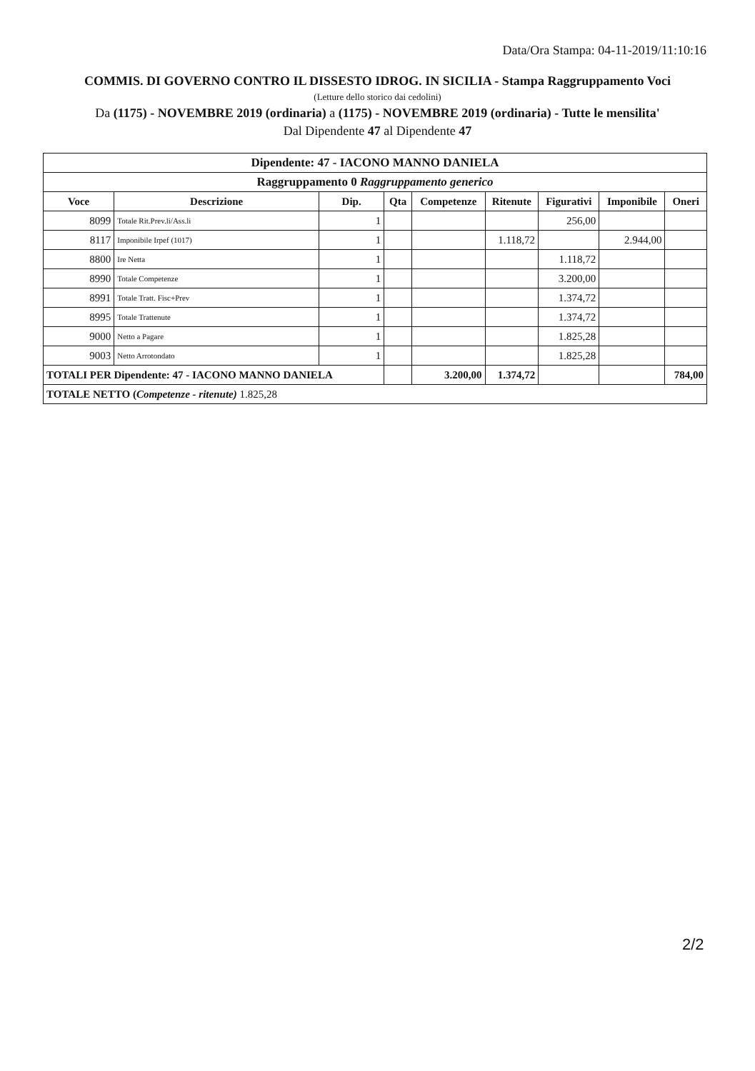Data/Ora Stampa: 04-11-2019/11:10:16
COMMIS. DI GOVERNO CONTRO IL DISSESTO IDROG. IN SICILIA - Stampa Raggruppamento Voci
(Letture dello storico dai cedolini)
Da (1175) - NOVEMBRE 2019 (ordinaria) a (1175) - NOVEMBRE 2019 (ordinaria) - Tutte le mensilita'
Dal Dipendente 47 al Dipendente 47
| Dipendente: 47 - IACONO MANNO DANIELA | | | | | | | | |
| --- | --- | --- | --- | --- | --- | --- | --- | --- |
| Raggruppamento 0 Raggruppamento generico | | | | | | | | |
| Voce | Descrizione | Dip. | Qta | Competenze | Ritenute | Figurativi | Imponibile | Oneri |
| 8099 | Totale Rit.Prev.li/Ass.li | 1 | | | | 256,00 | | |
| 8117 | Imponibile Irpef (1017) | 1 | | | 1.118,72 | | 2.944,00 | |
| 8800 | Ire Netta | 1 | | | | 1.118,72 | | |
| 8990 | Totale Competenze | 1 | | | | 3.200,00 | | |
| 8991 | Totale Tratt. Fisc+Prev | 1 | | | | 1.374,72 | | |
| 8995 | Totale Trattenute | 1 | | | | 1.374,72 | | |
| 9000 | Netto a Pagare | 1 | | | | 1.825,28 | | |
| 9003 | Netto Arrotondato | 1 | | | | 1.825,28 | | |
| TOTALI PER Dipendente: 47 - IACONO MANNO DANIELA | | | | 3.200,00 | 1.374,72 | | | 784,00 |
| TOTALE NETTO ( Competenze - ritenute) 1.825,28 | | | | | | | | |
2/2